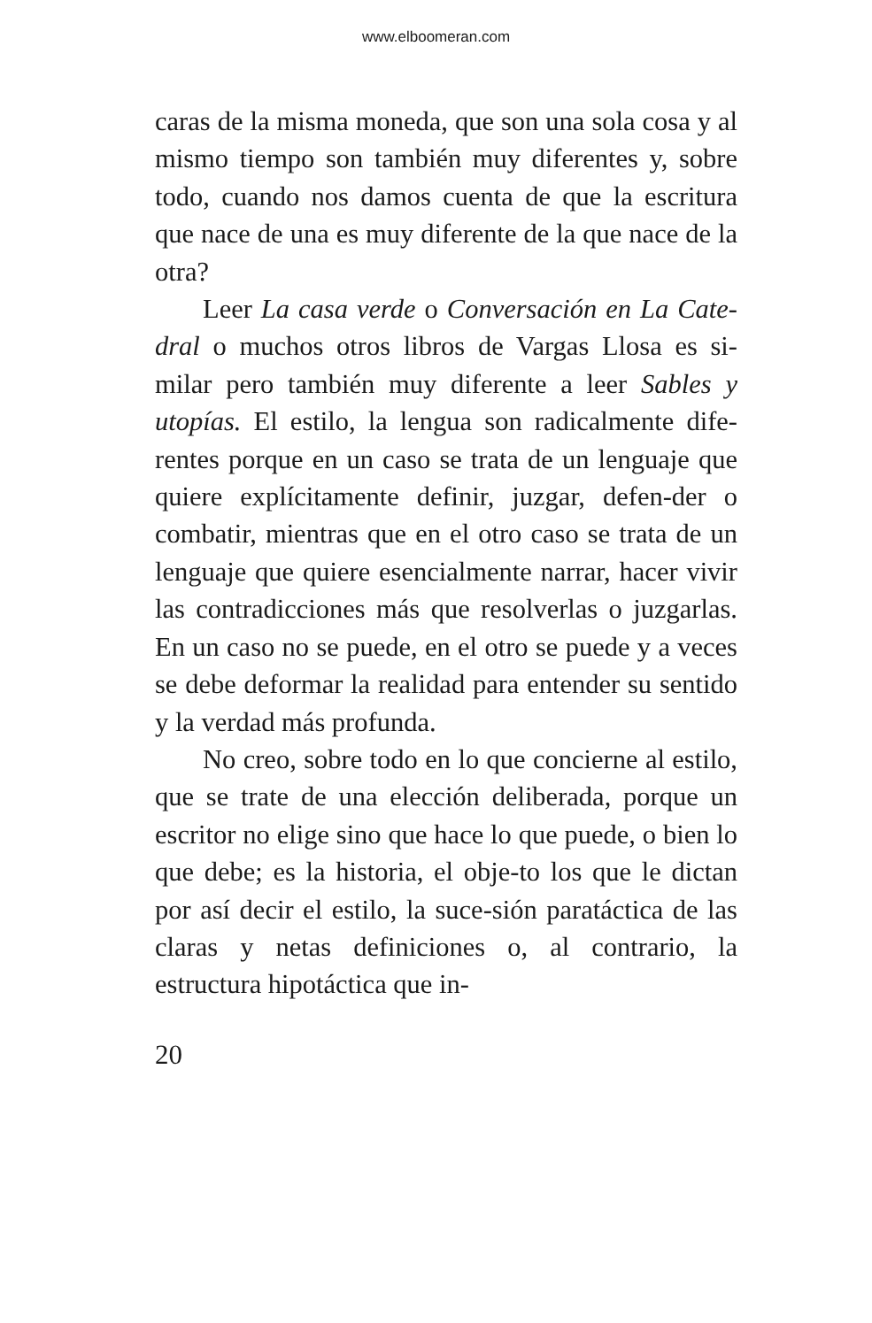www.elboomeran.com
caras de la misma moneda, que son una sola cosa y al mismo tiempo son también muy diferentes y, sobre todo, cuando nos damos cuenta de que la escritura que nace de una es muy diferente de la que nace de la otra?
Leer La casa verde o Conversación en La Cate-dral o muchos otros libros de Vargas Llosa es si-milar pero también muy diferente a leer Sables y utopías. El estilo, la lengua son radicalmente dife-rentes porque en un caso se trata de un lenguaje que quiere explícitamente definir, juzgar, defen-der o combatir, mientras que en el otro caso se trata de un lenguaje que quiere esencialmente narrar, hacer vivir las contradicciones más que resolverlas o juzgarlas. En un caso no se puede, en el otro se puede y a veces se debe deformar la realidad para entender su sentido y la verdad más profunda.
No creo, sobre todo en lo que concierne al estilo, que se trate de una elección deliberada, porque un escritor no elige sino que hace lo que puede, o bien lo que debe; es la historia, el obje-to los que le dictan por así decir el estilo, la suce-sión paratáctica de las claras y netas definiciones o, al contrario, la estructura hipotáctica que in-
20